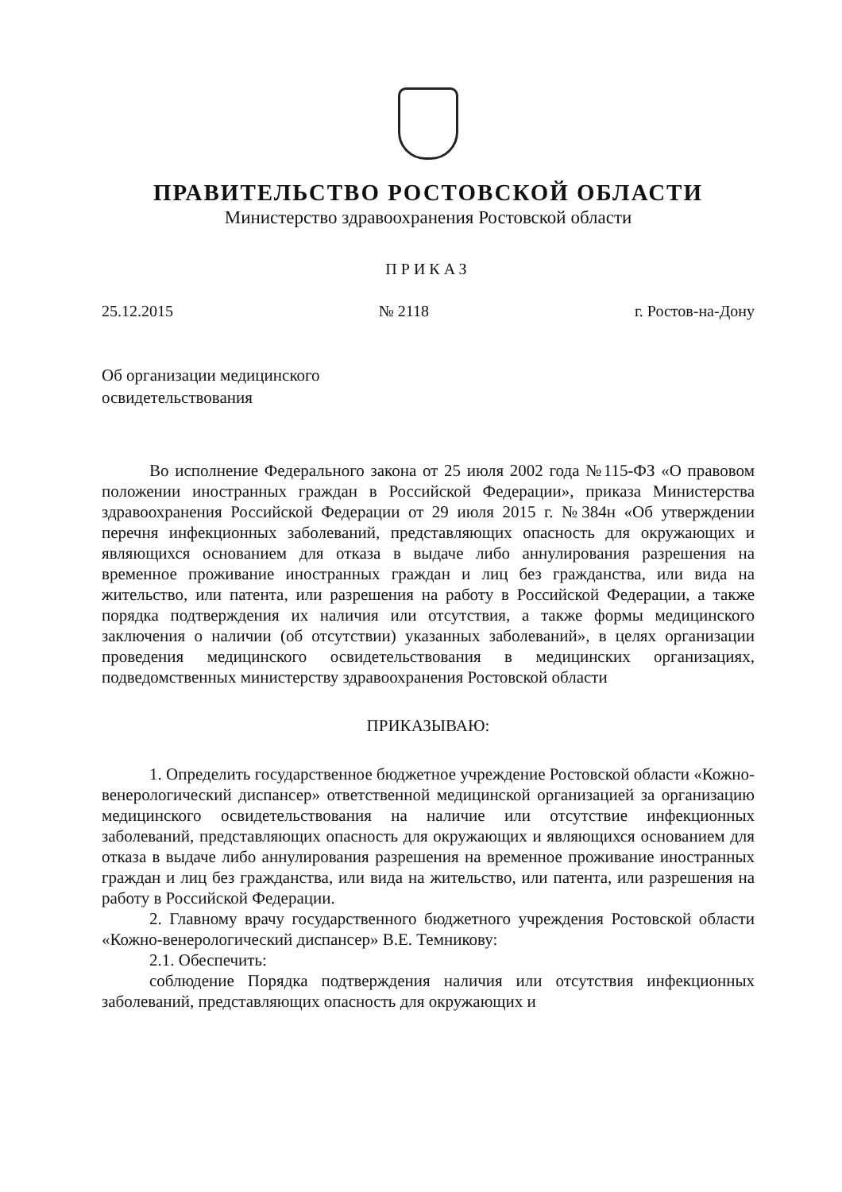ПРАВИТЕЛЬСТВО РОСТОВСКОЙ ОБЛАСТИ
Министерство здравоохранения Ростовской области
ПРИКАЗ
25.12.2015 № 2118 г. Ростов-на-Дону
Об организации медицинского
освидетельствования
Во исполнение Федерального закона от 25 июля 2002 года №115-ФЗ «О правовом положении иностранных граждан в Российской Федерации», приказа Министерства здравоохранения Российской Федерации от 29 июля 2015 г. №384н «Об утверждении перечня инфекционных заболеваний, представляющих опасность для окружающих и являющихся основанием для отказа в выдаче либо аннулирования разрешения на временное проживание иностранных граждан и лиц без гражданства, или вида на жительство, или патента, или разрешения на работу в Российской Федерации, а также порядка подтверждения их наличия или отсутствия, а также формы медицинского заключения о наличии (об отсутствии) указанных заболеваний», в целях организации проведения медицинского освидетельствования в медицинских организациях, подведомственных министерству здравоохранения Ростовской области
ПРИКАЗЫВАЮ:
1. Определить государственное бюджетное учреждение Ростовской области «Кожно-венерологический диспансер» ответственной медицинской организацией за организацию медицинского освидетельствования на наличие или отсутствие инфекционных заболеваний, представляющих опасность для окружающих и являющихся основанием для отказа в выдаче либо аннулирования разрешения на временное проживание иностранных граждан и лиц без гражданства, или вида на жительство, или патента, или разрешения на работу в Российской Федерации.
2. Главному врачу государственного бюджетного учреждения Ростовской области «Кожно-венерологический диспансер» В.Е. Темникову:
2.1. Обеспечить:
соблюдение Порядка подтверждения наличия или отсутствия инфекционных заболеваний, представляющих опасность для окружающих и